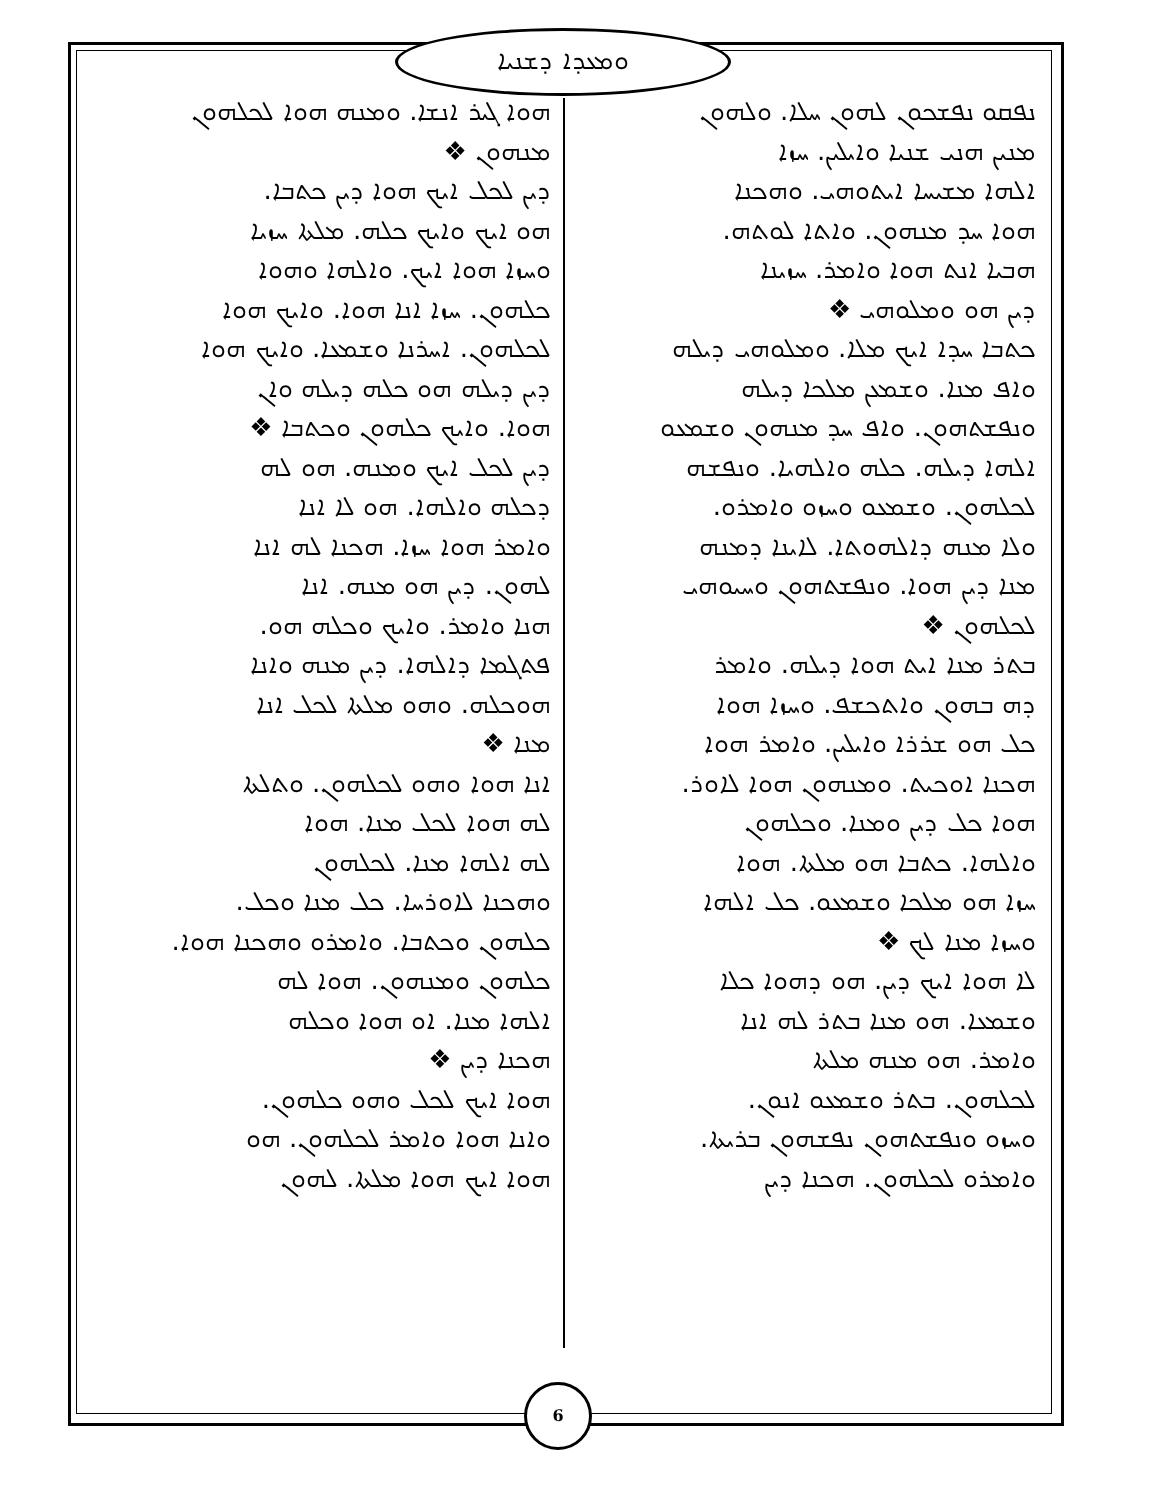ܘܡܥܕܐ ܕܫܢܝܐ
ܢܦܩܘ ܢܦܫܟܘܢ ܠܗܘܢ ܚܠܐ. ܘܠܗܘܢ
ܡܢܝܢ ܗܢܝ ܫܢܝܐ ܘܐܝܠܝܢ. ܚܙܐ
ܐܠܗܐ ܡܫܝܚܐ ܐܝܬܘܗܝ. ܘܗܟܢܐ
ܗܘܐ ܚܕ ܡܢܗܘܢ. ܘܐܬܐ ܠܘܬܗ.
ܗܒܝܐ ܐܢܬ ܗܘܐ ܘܐܡܪ. ܚܙܝܢܐ
ܕܝܢ ܗܘ ܘܡܠܘܗܝ ❖
ܟܬܒܐ ܚܕܐ ܐܝܟ ܡܠܐ. ܘܡܠܘܗܝ ܕܝܠܗ
ܘܐܦ ܡܢܐ. ܘܫܡܥܢ ܡܠܟܐ ܕܝܠܗ
ܘܢܦܫܬܗܘܢ. ܘܐܦ ܚܕ ܡܢܗܘܢ ܘܫܡܥܘ
ܐܠܗܐ ܕܝܠܗ. ܟܠܗ ܘܐܠܗܝܐ. ܘܢܦܫܗ
ܠܟܠܗܘܢ. ܘܫܡܥܘ ܘܚܙܘ ܘܐܡܪܘ.
ܘܠܐ ܡܢܗ ܕܐܠܗܘܬܐ. ܠܐܝܢܐ ܕܡܢܗ
ܡܢܐ ܕܝܢ ܗܘܐ. ܘܢܦܫܬܗܘܢ ܘܚܝܘܗܝ
ܠܟܠܗܘܢ ❖
ܒܬܪ ܡܢܐ ܐܝܬ ܗܘܐ ܕܝܠܗ. ܘܐܡܪ
ܕܗ ܒܗܘܢ ܘܐܬܟܫܦ. ܘܚܙܐ ܗܘܐ
ܟܠ ܗܘ ܫܪܪܐ ܘܐܝܠܝܢ. ܘܐܡܪ ܗܘܐ
ܗܟܢܐ ܐܘܟܝܬ. ܘܡܢܗܘܢ ܗܘܐ ܠܐܘܪ.
ܗܘܐ ܟܠ ܕܝܢ ܘܡܢܐ. ܘܟܠܗܘܢ
ܘܐܠܗܐ. ܟܬܒܐ ܗܘ ܡܠܬܐ. ܗܘܐ
ܚܙܐ ܗܘ ܡܠܟܐ ܘܫܡܥܘ. ܟܠ ܐܠܗܐ
ܘܚܙܐ ܡܢܐ ܠܟ ❖
ܠܐ ܗܘܐ ܐܝܟ ܕܝܢ. ܗܘ ܕܗܘܐ ܟܠܐ
ܘܫܡܥܐ. ܗܘ ܡܢܐ ܒܬܪ ܠܗ ܐܢܐ
ܘܐܡܪ. ܗܘ ܡܢܗ ܡܠܬܐ
ܠܟܠܗܘܢ. ܒܬܪ ܘܫܡܥܘ ܐܢܘܢ.
ܘܚܙܘ ܘܢܦܫܬܗܘܢ ܢܦܫܗܘܢ ܒܪܝܬܐ.
ܘܐܡܪܘ ܠܟܠܗܘܢ. ܗܟܢܐ ܕܝܢ
ܗܘܐ ܓܝܪ ܐܢܫܐ. ܘܡܢܗ ܗܘܐ ܠܟܠܗܘܢ
ܡܢܗܘܢ ❖
ܕܝܢ ܠܟܠ ܐܝܟ ܗܘܐ ܕܝܢ ܟܬܒܐ.
ܗܘ ܐܝܟ ܘܐܝܟ ܟܠܗ. ܡܠܬܐ ܚܙܝܐ
ܘܚܙܐ ܗܘܐ ܐܝܟ. ܘܐܠܗܐ ܘܗܘܐ
ܟܠܗܘܢ. ܚܙܐ ܐܢܐ ܗܘܐ. ܘܐܝܟ ܗܘܐ
ܠܟܠܗܘܢ. ܐܚܪܢܐ ܘܫܡܥܐ. ܘܐܝܟ ܗܘܐ
ܕܝܢ ܕܝܠܗ ܗܘ ܟܠܗ ܕܝܠܗ ܘܐܢ
ܗܘܐ. ܘܐܝܟ ܟܠܗܘܢ ܘܟܬܒܐ ❖
ܕܝܢ ܠܟܠ ܐܝܟ ܘܡܢܗ. ܗܘ ܠܗ
ܕܟܠܗ ܘܐܠܗܐ. ܗܘ ܠܐ ܐܢܐ
ܘܐܡܪ ܗܘܐ ܚܙܐ. ܗܟܢܐ ܠܗ ܐܢܐ
ܠܗܘܢ. ܕܝܢ ܗܘ ܡܢܗ. ܐܢܐ
ܗܢܐ ܘܐܡܪ. ܘܐܝܟ ܘܟܠܗ ܗܘ.
ܦܬܓܡܐ ܕܐܠܗܐ. ܕܝܢ ܡܢܗ ܘܐܢܐ
ܗܘܟܠܗ. ܘܗܘ ܡܠܬܐ ܠܟܠ ܐܢܐ
ܡܢܐ ❖
ܐܢܐ ܗܘܐ ܘܗܘ ܠܟܠܗܘܢ. ܘܬܠܬܐ
ܠܗ ܗܘܐ ܠܟܠ ܡܢܐ. ܗܘܐ
ܠܗ ܐܠܗܐ ܡܢܐ. ܠܟܠܗܘܢ
ܘܗܟܢܐ ܠܐܘܪܚܐ. ܟܠ ܡܢܐ ܘܟܠ.
ܟܠܗܘܢ ܘܟܬܒܐ. ܘܐܡܪܘ ܘܗܟܢܐ ܗܘܐ.
ܟܠܗܘܢ ܘܡܢܗܘܢ. ܗܘܐ ܠܗ
ܐܠܗܐ ܡܢܐ. ܐܘ ܗܘܐ ܘܟܠܗ
ܗܟܢܐ ܕܝܢ ❖
ܗܘܐ ܐܝܟ ܠܟܠ ܘܗܘ ܟܠܗܘܢ.
ܘܐܢܐ ܗܘܐ ܘܐܡܪ ܠܟܠܗܘܢ. ܗܘ
ܗܘܐ ܐܝܟ ܗܘܐ ܡܠܬܐ. ܠܗܘܢ
6